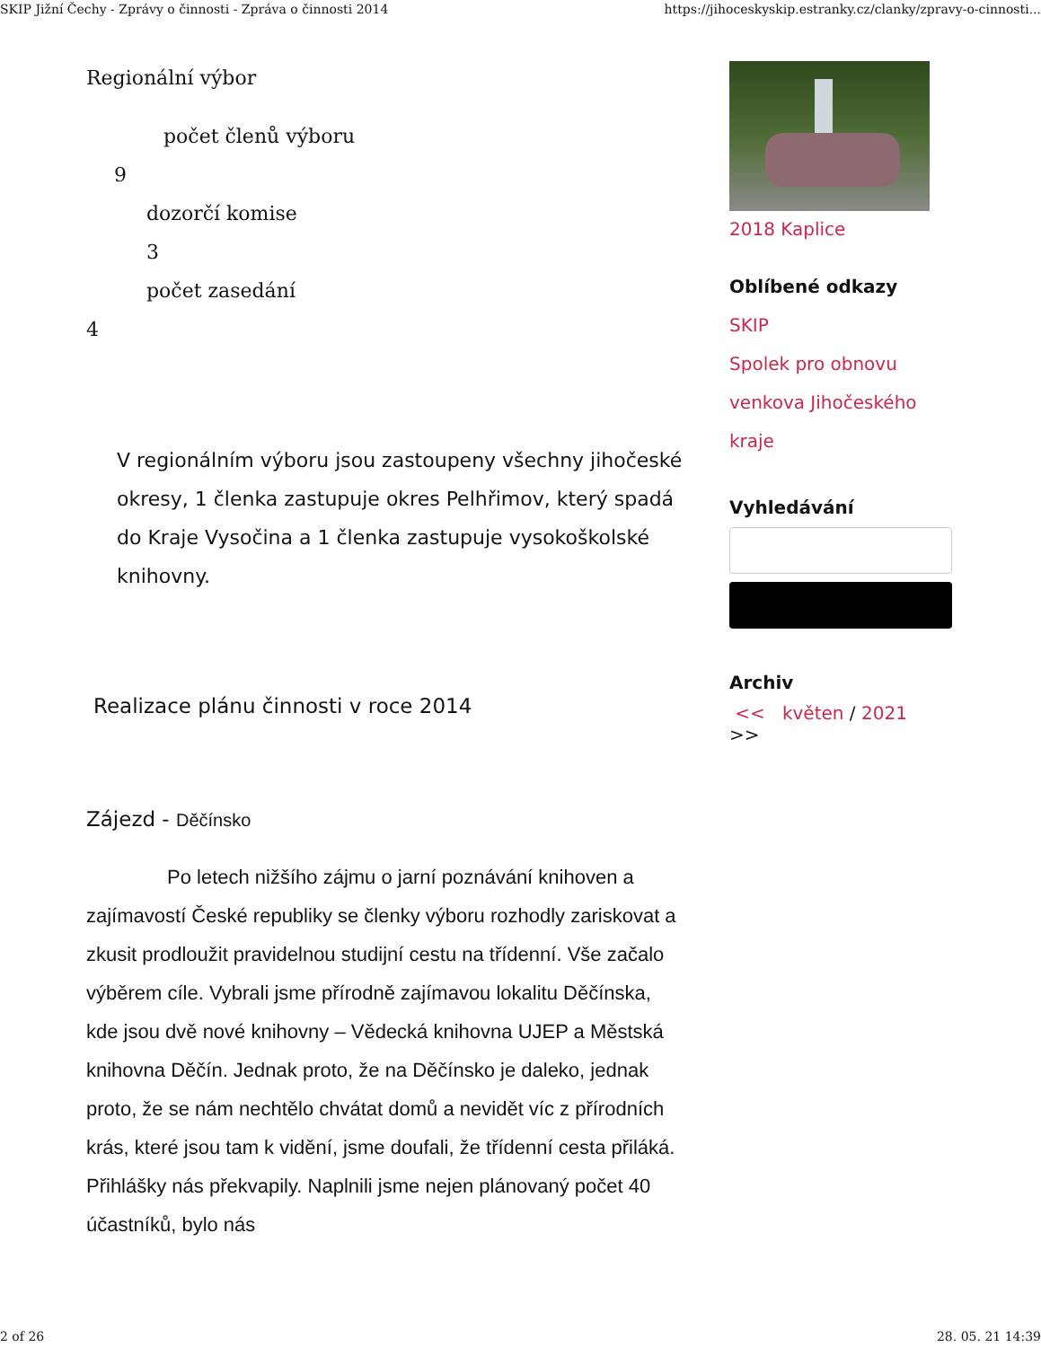SKIP Jižní Čechy - Zprávy o činnosti - Zpráva o činnosti 2014 https://jihoceskyskip.estranky.cz/clanky/zpravy-o-cinnosti...
Regionální výbor
počet členů výboru
9
dozorčí komise
3
počet zasedání
4
V regionálním výboru jsou zastoupeny všechny jihočeské okresy, 1 členka zastupuje okres Pelhřimov, který spadá do Kraje Vysočina a 1 členka zastupuje vysokoškolské knihovny.
Realizace plánu činnosti v roce 2014
Zájezd - Děčínsko
Po letech nižšího zájmu o jarní poznávání knihoven a zajímavostí České republiky se členky výboru rozhodly zariskovat a zkusit prodloužit pravidelnou studijní cestu na třídenní. Vše začalo výběrem cíle. Vybrali jsme přírodně zajímavou lokalitu Děčínska, kde jsou dvě nové knihovny – Vědecká knihovna UJEP a Městská knihovna Děčín. Jednak proto, že na Děčínsko je daleko, jednak proto, že se nám nechtělo chvátat domů a nevidět víc z přírodních krás, které jsou tam k vidění, jsme doufali, že třídenní cesta přiláká. Přihlášky nás překvapily. Naplnili jsme nejen plánovaný počet 40 účastníků, bylo nás
2018 Kaplice
Oblíbené odkazy
SKIP
Spolek pro obnovu venkova Jihočeského kraje
Vyhledávání
Archiv
<< květen / 2021 >>
2 of 26 28. 05. 21 14:39